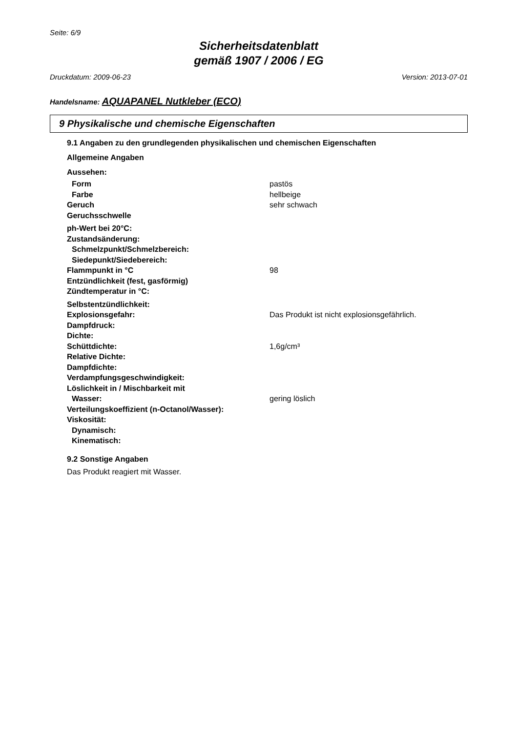Seite: 6/9
Sicherheitsdatenblatt
gemäß 1907 / 2006 / EG
Druckdatum: 2009-06-23 Version: 2013-07-01
Handelsname: AQUAPANEL Nutkleber (ECO)
9 Physikalische und chemische Eigenschaften
9.1 Angaben zu den grundlegenden physikalischen und chemischen Eigenschaften
Allgemeine Angaben
Aussehen:
| Form | pastös |
| Farbe | hellbeige |
| Geruch | sehr schwach |
| Geruchsschwelle | |
| ph-Wert bei 20°C: | |
| Zustandsänderung: | |
| Schmelzpunkt/Schmelzbereich: | |
| Siedepunkt/Siedebereich: | |
| Flammpunkt in °C | 98 |
| Entzündlichkeit (fest, gasförmig) | |
| Zündtemperatur in °C: | |
| Selbstentzündlichkeit: | |
| Explosionsgefahr: | Das Produkt ist nicht explosionsgefährlich. |
| Dampfdruck: | |
| Dichte: | |
| Schüttdichte: | 1,6g/cm³ |
| Relative Dichte: | |
| Dampfdichte: | |
| Verdampfungsgeschwindigkeit: | |
| Löslichkeit in / Mischbarkeit mit | |
| Wasser: | gering löslich |
| Verteilungskoeffizient (n-Octanol/Wasser): | |
| Viskosität: | |
| Dynamisch: | |
| Kinematisch: | |
9.2 Sonstige Angaben
Das Produkt reagiert mit Wasser.